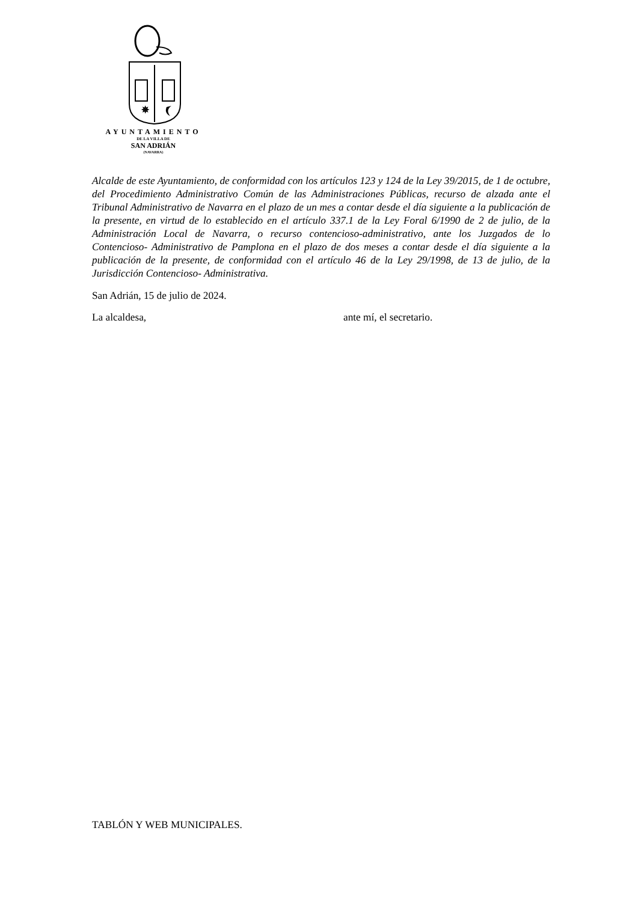✵
AYUNTAMIENTO
DE LA VILLA DE
SAN ADRIÁN
(NAVARRA)
Alcalde de este Ayuntamiento, de conformidad con los artículos 123 y 124 de la Ley 39/2015, de 1 de octubre, del Procedimiento Administrativo Común de las Administraciones Públicas, recurso de alzada ante el Tribunal Administrativo de Navarra en el plazo de un mes a contar desde el día siguiente a la publicación de la presente, en virtud de lo establecido en el artículo 337.1 de la Ley Foral 6/1990 de 2 de julio, de la Administración Local de Navarra, o recurso contencioso-administrativo, ante los Juzgados de lo Contencioso- Administrativo de Pamplona en el plazo de dos meses a contar desde el día siguiente a la publicación de la presente, de conformidad con el artículo 46 de la Ley 29/1998, de 13 de julio, de la Jurisdicción Contencioso- Administrativa.
San Adrián, 15 de julio de 2024.
La alcaldesa, ante mí, el secretario.
TABLÓN Y WEB MUNICIPALES.